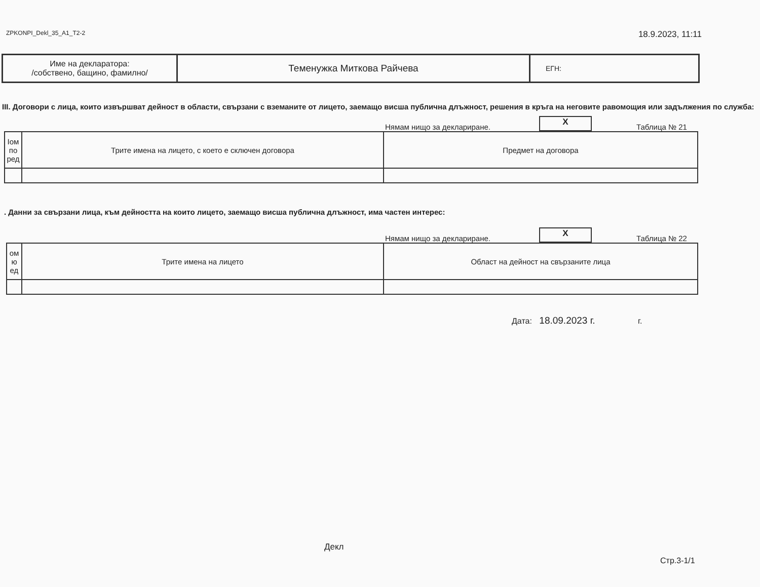ZPKONPI_Dekl_35_A1_T2-2 18.9.2023, 11:11
| Име на декларатора: /собствено, бащино, фамилно/ | Теменужка Миткова Райчева | ЕГН: |
III. Договори с лица, които извършват дейност в области, свързани с вземаните от лицето, заемащо висша публична длъжност, решения в кръга на неговите равомощия или задължения по служба:
Нямам нищо за деклариране. X Таблица № 21
| Іом по ред | Трите имена на лицето, с което е сключен договора | Предмет на договора |
| --- | --- | --- |
. Данни за свързани лица, към дейността на които лицето, заемащо висша публична длъжност, има частен интерес:
Нямам нищо за деклариране. X Таблица № 22
| ом ю ед | Трите имена на лицето | Област на дейност на свързаните лица |
| --- | --- | --- |
Дата: 18.09.2023 г. г.
Декл
Стр.3-1/1